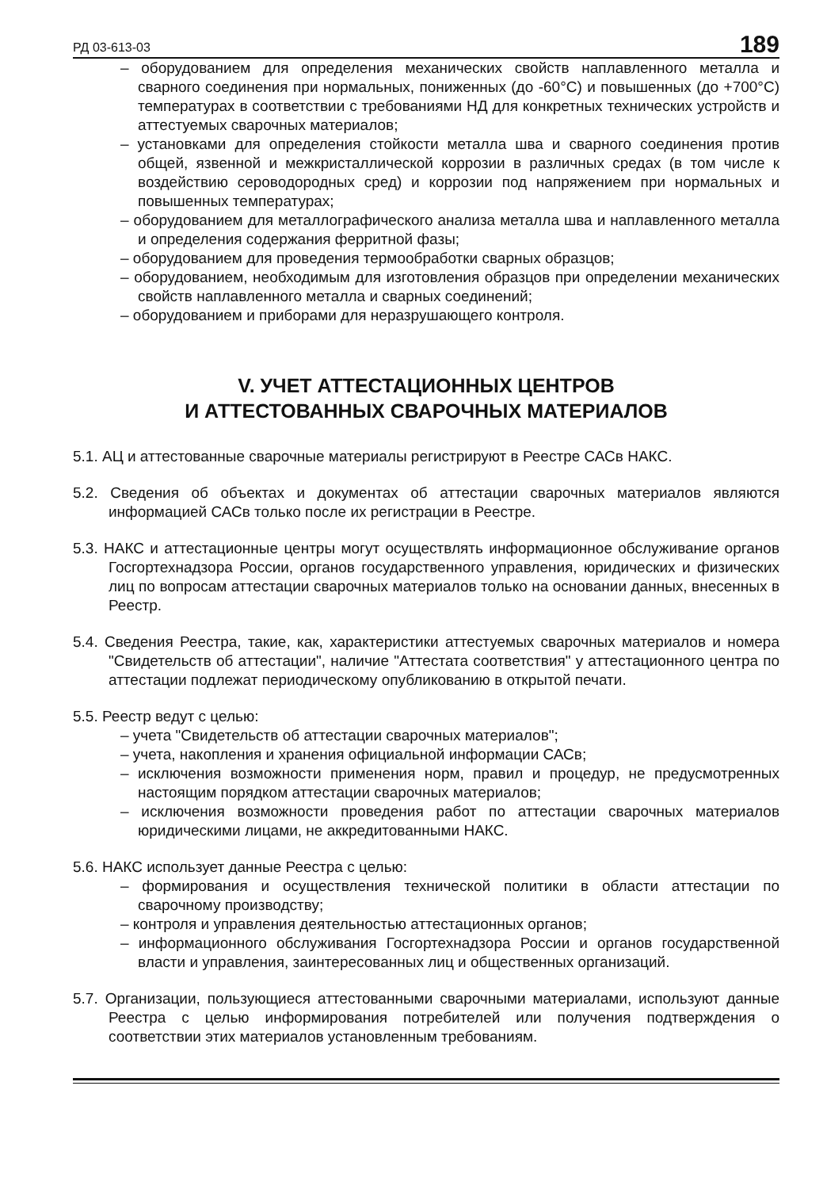РД 03-613-03 189
– оборудованием для определения механических свойств наплавленного металла и сварного соединения при нормальных, пониженных (до -60°С) и повышенных (до +700°С) температурах в соответствии с требованиями НД для конкретных технических устройств и аттестуемых сварочных материалов;
– установками для определения стойкости металла шва и сварного соединения против общей, язвенной и межкристаллической коррозии в различных средах (в том числе к воздействию сероводородных сред) и коррозии под напряжением при нормальных и повышенных температурах;
– оборудованием для металлографического анализа металла шва и наплавленного металла и определения содержания ферритной фазы;
– оборудованием для проведения термообработки сварных образцов;
– оборудованием, необходимым для изготовления образцов при определении механических свойств наплавленного металла и сварных соединений;
– оборудованием и приборами для неразрушающего контроля.
V. УЧЕТ АТТЕСТАЦИОННЫХ ЦЕНТРОВ
И АТТЕСТОВАННЫХ СВАРОЧНЫХ МАТЕРИАЛОВ
5.1. АЦ и аттестованные сварочные материалы регистрируют в Реестре САСв НАКС.
5.2. Сведения об объектах и документах об аттестации сварочных материалов являются информацией САСв только после их регистрации в Реестре.
5.3. НАКС и аттестационные центры могут осуществлять информационное обслуживание органов Госгортехнадзора России, органов государственного управления, юридических и физических лиц по вопросам аттестации сварочных материалов только на основании данных, внесенных в Реестр.
5.4. Сведения Реестра, такие, как, характеристики аттестуемых сварочных материалов и номера "Свидетельств об аттестации", наличие "Аттестата соответствия" у аттестационного центра по аттестации подлежат периодическому опубликованию в открытой печати.
5.5. Реестр ведут с целью:
– учета "Свидетельств об аттестации сварочных материалов";
– учета, накопления и хранения официальной информации САСв;
– исключения возможности применения норм, правил и процедур, не предусмотренных настоящим порядком аттестации сварочных материалов;
– исключения возможности проведения работ по аттестации сварочных материалов юридическими лицами, не аккредитованными НАКС.
5.6. НАКС использует данные Реестра с целью:
– формирования и осуществления технической политики в области аттестации по сварочному производству;
– контроля и управления деятельностью аттестационных органов;
– информационного обслуживания Госгортехнадзора России и органов государственной власти и управления, заинтересованных лиц и общественных организаций.
5.7. Организации, пользующиеся аттестованными сварочными материалами, используют данные Реестра с целью информирования потребителей или получения подтверждения о соответствии этих материалов установленным требованиям.